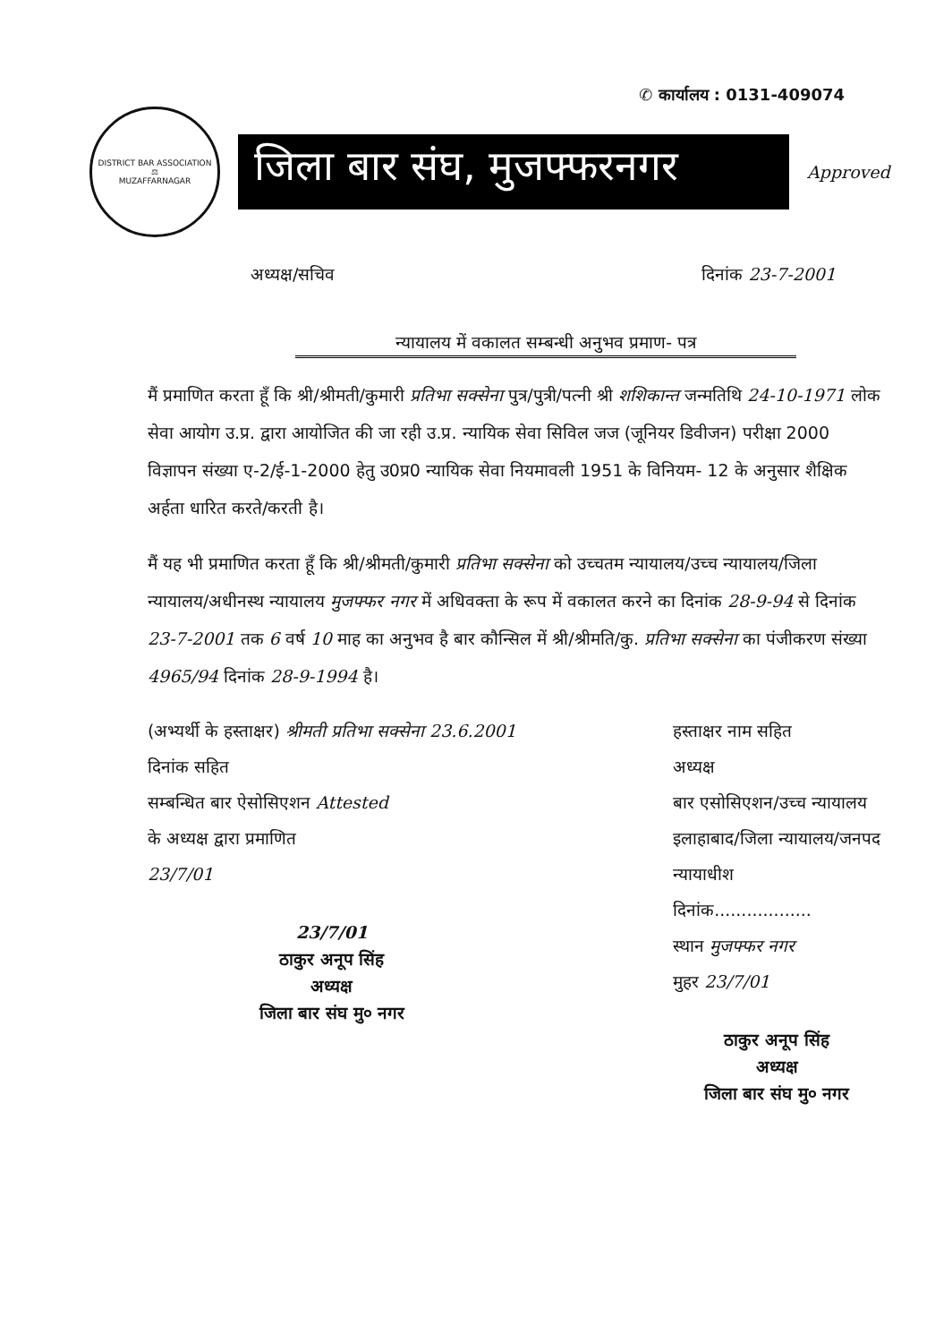✆ कार्यालय : 0131-409074
DISTRICT BAR ASSOCIATION
⚖
MUZAFFARNAGAR
जिला बार संघ, मुजफ्फरनगर
Approved
अध्यक्ष/सचिव दिनांक 23-7-2001
न्यायालय में वकालत सम्बन्धी अनुभव प्रमाण- पत्र
मैं प्रमाणित करता हूँ कि श्री/श्रीमती/कुमारी प्रतिभा सक्सेना पुत्र/पुत्री/पत्नी श्री शशिकान्त जन्मतिथि 24-10-1971 लोक सेवा आयोग उ.प्र. द्वारा आयोजित की जा रही उ.प्र. न्यायिक सेवा सिविल जज (जूनियर डिवीजन) परीक्षा 2000 विज्ञापन संख्या ए-2/ई-1-2000 हेतु उ0प्र0 न्यायिक सेवा नियमावली 1951 के विनियम- 12 के अनुसार शैक्षिक अर्हता धारित करते/करती है।
मैं यह भी प्रमाणित करता हूँ कि श्री/श्रीमती/कुमारी प्रतिभा सक्सेना को उच्चतम न्यायालय/उच्च न्यायालय/जिला न्यायालय/अधीनस्थ न्यायालय मुजफ्फर नगर में अधिवक्ता के रूप में वकालत करने का दिनांक 28-9-94 से दिनांक 23-7-2001 तक 6 वर्ष 10 माह का अनुभव है बार कौन्सिल में श्री/श्रीमति/कु. प्रतिभा सक्सेना का पंजीकरण संख्या 4965/94 दिनांक 28-9-1994 है।
(अभ्यर्थी के हस्ताक्षर) श्रीमती प्रतिभा सक्सेना 23.6.2001
दिनांक सहित
सम्बन्धित बार ऐसोसिएशन Attested
के अध्यक्ष द्वारा प्रमाणित
23/7/01
23/7/01
ठाकुर अनूप सिंह
अध्यक्ष
जिला बार संघ मु० नगर
हस्ताक्षर नाम सहित
अध्यक्ष
बार एसोसिएशन/उच्च न्यायालय
इलाहाबाद/जिला न्यायालय/जनपद
न्यायाधीश
दिनांक..................
स्थान मुजफ्फर नगर
मुहर 23/7/01
ठाकुर अनूप सिंह
अध्यक्ष
जिला बार संघ मु० नगर